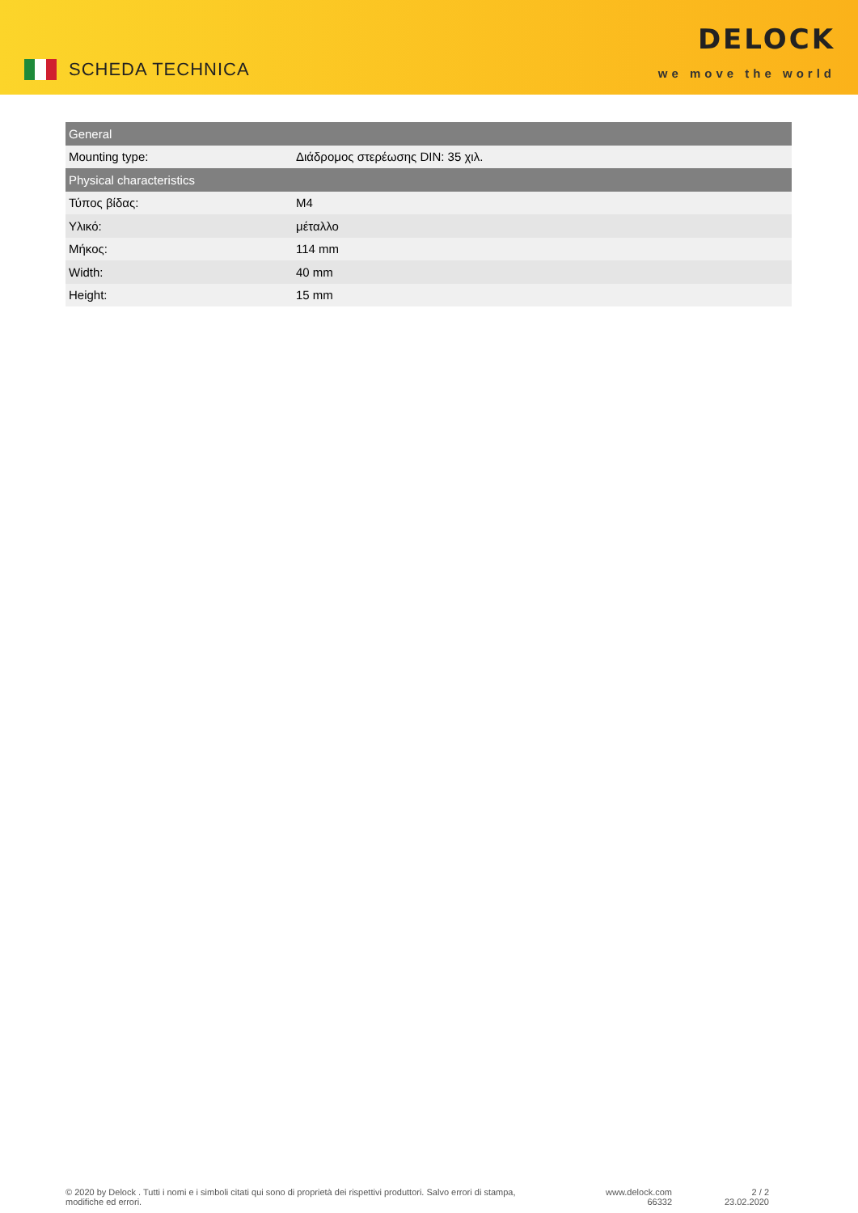SCHEDA TECHNICA
DELOCK
we move the world
| General | |
| --- | --- |
| Mounting type: | Διάδρομος στερέωσης DIN: 35 χιλ. |
| Physical characteristics | |
| Τύπος βίδας: | M4 |
| Υλικό: | μέταλλο |
| Μήκος: | 114 mm |
| Width: | 40 mm |
| Height: | 15 mm |
© 2020 by Delock . Tutti i nomi e i simboli citati qui sono di proprietà dei rispettivi produttori. Salvo errori di stampa, modifiche ed errori.
www.delock.com
66332
2 / 2
23.02.2020